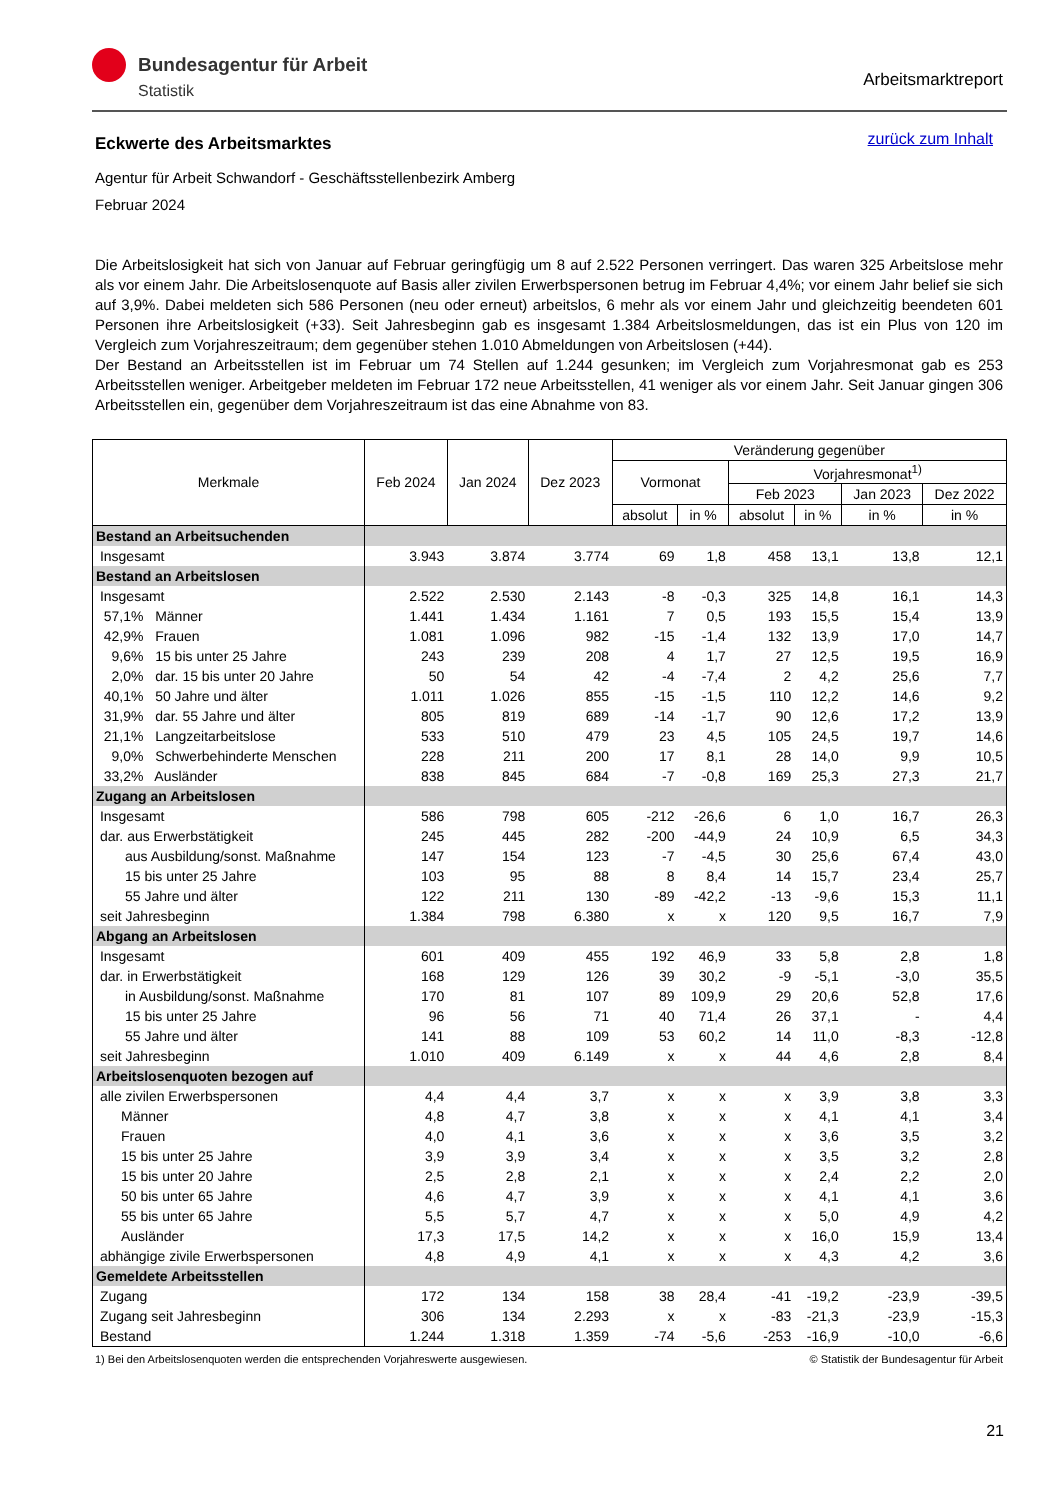Bundesagentur für Arbeit
Statistik
Arbeitsmarktreport
zurück zum Inhalt
Eckwerte des Arbeitsmarktes
Agentur für Arbeit Schwandorf - Geschäftsstellenbezirk Amberg
Februar 2024
Die Arbeitslosigkeit hat sich von Januar auf Februar geringfügig um 8 auf 2.522 Personen verringert. Das waren 325 Arbeitslose mehr als vor einem Jahr. Die Arbeitslosenquote auf Basis aller zivilen Erwerbspersonen betrug im Februar 4,4%; vor einem Jahr belief sie sich auf 3,9%. Dabei meldeten sich 586 Personen (neu oder erneut) arbeitslos, 6 mehr als vor einem Jahr und gleichzeitig beendeten 601 Personen ihre Arbeitslosigkeit (+33). Seit Jahresbeginn gab es insgesamt 1.384 Arbeitslosmeldungen, das ist ein Plus von 120 im Vergleich zum Vorjahreszeitraum; dem gegenüber stehen 1.010 Abmeldungen von Arbeitslosen (+44).
Der Bestand an Arbeitsstellen ist im Februar um 74 Stellen auf 1.244 gesunken; im Vergleich zum Vorjahresmonat gab es 253 Arbeitsstellen weniger. Arbeitgeber meldeten im Februar 172 neue Arbeitsstellen, 41 weniger als vor einem Jahr. Seit Januar gingen 306 Arbeitsstellen ein, gegenüber dem Vorjahreszeitraum ist das eine Abnahme von 83.
| Merkmale | Feb 2024 | Jan 2024 | Dez 2023 | Veränderung gegenüber | | | | | |
| --- | --- | --- | --- | --- | --- | --- | --- | --- | --- |
| | | | | Vormonat | | Vorjahresmonat<sup>1)</sup> | | | |
| | | | | | | Feb 2023 | | Jan 2023 | Dez 2022 |
| | | | | absolut | in % | absolut | in % | in % | in % |
| Bestand an Arbeitsuchenden | | | | | | | | | |
| Insgesamt | 3.943 | 3.874 | 3.774 | 69 | 1,8 | 458 | 13,1 | 13,8 | 12,1 |
| Bestand an Arbeitslosen | | | | | | | | | |
| Insgesamt | 2.522 | 2.530 | 2.143 | -8 | -0,3 | 325 | 14,8 | 16,1 | 14,3 |
| 57,1% Männer | 1.441 | 1.434 | 1.161 | 7 | 0,5 | 193 | 15,5 | 15,4 | 13,9 |
| 42,9% Frauen | 1.081 | 1.096 | 982 | -15 | -1,4 | 132 | 13,9 | 17,0 | 14,7 |
| 9,6% 15 bis unter 25 Jahre | 243 | 239 | 208 | 4 | 1,7 | 27 | 12,5 | 19,5 | 16,9 |
| 2,0% dar. 15 bis unter 20 Jahre | 50 | 54 | 42 | -4 | -7,4 | 2 | 4,2 | 25,6 | 7,7 |
| 40,1% 50 Jahre und älter | 1.011 | 1.026 | 855 | -15 | -1,5 | 110 | 12,2 | 14,6 | 9,2 |
| 31,9% dar. 55 Jahre und älter | 805 | 819 | 689 | -14 | -1,7 | 90 | 12,6 | 17,2 | 13,9 |
| 21,1% Langzeitarbeitslose | 533 | 510 | 479 | 23 | 4,5 | 105 | 24,5 | 19,7 | 14,6 |
| 9,0% Schwerbehinderte Menschen | 228 | 211 | 200 | 17 | 8,1 | 28 | 14,0 | 9,9 | 10,5 |
| 33,2% Ausländer | 838 | 845 | 684 | -7 | -0,8 | 169 | 25,3 | 27,3 | 21,7 |
| Zugang an Arbeitslosen | | | | | | | | | |
| Insgesamt | 586 | 798 | 605 | -212 | -26,6 | 6 | 1,0 | 16,7 | 26,3 |
| dar. aus Erwerbstätigkeit | 245 | 445 | 282 | -200 | -44,9 | 24 | 10,9 | 6,5 | 34,3 |
| aus Ausbildung/sonst. Maßnahme | 147 | 154 | 123 | -7 | -4,5 | 30 | 25,6 | 67,4 | 43,0 |
| 15 bis unter 25 Jahre | 103 | 95 | 88 | 8 | 8,4 | 14 | 15,7 | 23,4 | 25,7 |
| 55 Jahre und älter | 122 | 211 | 130 | -89 | -42,2 | -13 | -9,6 | 15,3 | 11,1 |
| seit Jahresbeginn | 1.384 | 798 | 6.380 | x | x | 120 | 9,5 | 16,7 | 7,9 |
| Abgang an Arbeitslosen | | | | | | | | | |
| Insgesamt | 601 | 409 | 455 | 192 | 46,9 | 33 | 5,8 | 2,8 | 1,8 |
| dar. in Erwerbstätigkeit | 168 | 129 | 126 | 39 | 30,2 | -9 | -5,1 | -3,0 | 35,5 |
| in Ausbildung/sonst. Maßnahme | 170 | 81 | 107 | 89 | 109,9 | 29 | 20,6 | 52,8 | 17,6 |
| 15 bis unter 25 Jahre | 96 | 56 | 71 | 40 | 71,4 | 26 | 37,1 | - | 4,4 |
| 55 Jahre und älter | 141 | 88 | 109 | 53 | 60,2 | 14 | 11,0 | -8,3 | -12,8 |
| seit Jahresbeginn | 1.010 | 409 | 6.149 | x | x | 44 | 4,6 | 2,8 | 8,4 |
| Arbeitslosenquoten bezogen auf | | | | | | | | | |
| alle zivilen Erwerbspersonen | 4,4 | 4,4 | 3,7 | x | x | x | 3,9 | 3,8 | 3,3 |
| Männer | 4,8 | 4,7 | 3,8 | x | x | x | 4,1 | 4,1 | 3,4 |
| Frauen | 4,0 | 4,1 | 3,6 | x | x | x | 3,6 | 3,5 | 3,2 |
| 15 bis unter 25 Jahre | 3,9 | 3,9 | 3,4 | x | x | x | 3,5 | 3,2 | 2,8 |
| 15 bis unter 20 Jahre | 2,5 | 2,8 | 2,1 | x | x | x | 2,4 | 2,2 | 2,0 |
| 50 bis unter 65 Jahre | 4,6 | 4,7 | 3,9 | x | x | x | 4,1 | 4,1 | 3,6 |
| 55 bis unter 65 Jahre | 5,5 | 5,7 | 4,7 | x | x | x | 5,0 | 4,9 | 4,2 |
| Ausländer | 17,3 | 17,5 | 14,2 | x | x | x | 16,0 | 15,9 | 13,4 |
| abhängige zivile Erwerbspersonen | 4,8 | 4,9 | 4,1 | x | x | x | 4,3 | 4,2 | 3,6 |
| Gemeldete Arbeitsstellen | | | | | | | | | |
| Zugang | 172 | 134 | 158 | 38 | 28,4 | -41 | -19,2 | -23,9 | -39,5 |
| Zugang seit Jahresbeginn | 306 | 134 | 2.293 | x | x | -83 | -21,3 | -23,9 | -15,3 |
| Bestand | 1.244 | 1.318 | 1.359 | -74 | -5,6 | -253 | -16,9 | -10,0 | -6,6 |
1) Bei den Arbeitslosenquoten werden die entsprechenden Vorjahreswerte ausgewiesen. © Statistik der Bundesagentur für Arbeit
21